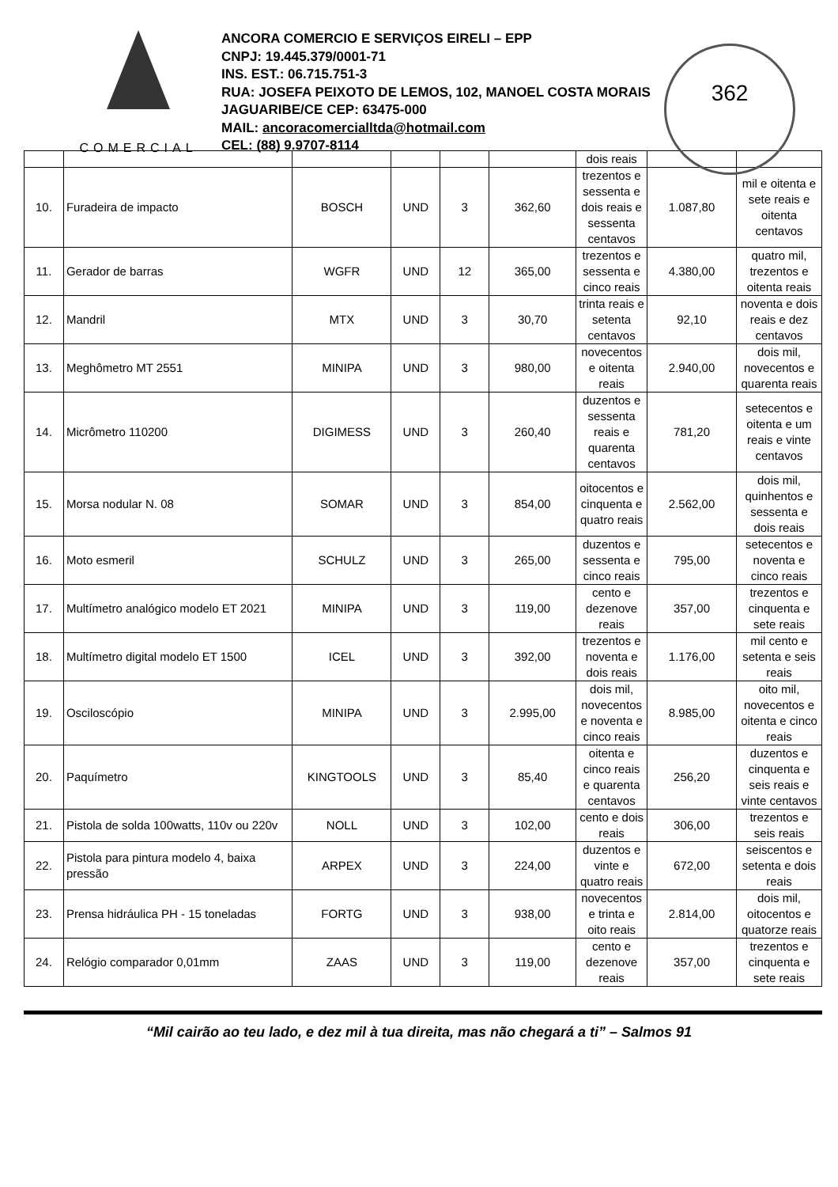COMERCIAL
ANCORA COMERCIO E SERVIÇOS EIRELI – EPP
CNPJ: 19.445.379/0001-71
INS. EST.: 06.715.751-3
RUA: JOSEFA PEIXOTO DE LEMOS, 102, MANOEL COSTA MORAIS
JAGUARIBE/CE CEP: 63475-000
MAIL: ancoracomercialltda@hotmail.com
CEL: (88) 9.9707-8114
362
| | | | | | | dois reais | | |
| 10. | Furadeira de impacto | BOSCH | UND | 3 | 362,60 | trezentos e sessenta e dois reais e sessenta centavos | 1.087,80 | mil e oitenta e sete reais e oitenta centavos |
| 11. | Gerador de barras | WGFR | UND | 12 | 365,00 | trezentos e sessenta e cinco reais | 4.380,00 | quatro mil, trezentos e oitenta reais |
| 12. | Mandril | MTX | UND | 3 | 30,70 | trinta reais e setenta centavos | 92,10 | noventa e dois reais e dez centavos |
| 13. | Meghômetro MT 2551 | MINIPA | UND | 3 | 980,00 | novecentos e oitenta reais | 2.940,00 | dois mil, novecentos e quarenta reais |
| 14. | Micrômetro 110200 | DIGIMESS | UND | 3 | 260,40 | duzentos e sessenta reais e quarenta centavos | 781,20 | setecentos e oitenta e um reais e vinte centavos |
| 15. | Morsa nodular N. 08 | SOMAR | UND | 3 | 854,00 | oitocentos e cinquenta e quatro reais | 2.562,00 | dois mil, quinhentos e sessenta e dois reais |
| 16. | Moto esmeril | SCHULZ | UND | 3 | 265,00 | duzentos e sessenta e cinco reais | 795,00 | setecentos e noventa e cinco reais |
| 17. | Multímetro analógico modelo ET 2021 | MINIPA | UND | 3 | 119,00 | cento e dezenove reais | 357,00 | trezentos e cinquenta e sete reais |
| 18. | Multímetro digital modelo ET 1500 | ICEL | UND | 3 | 392,00 | trezentos e noventa e dois reais | 1.176,00 | mil cento e setenta e seis reais |
| 19. | Osciloscópio | MINIPA | UND | 3 | 2.995,00 | dois mil, novecentos e noventa e cinco reais | 8.985,00 | oito mil, novecentos e oitenta e cinco reais |
| 20. | Paquímetro | KINGTOOLS | UND | 3 | 85,40 | oitenta e cinco reais e quarenta centavos | 256,20 | duzentos e cinquenta e seis reais e vinte centavos |
| 21. | Pistola de solda 100watts, 110v ou 220v | NOLL | UND | 3 | 102,00 | cento e dois reais | 306,00 | trezentos e seis reais |
| 22. | Pistola para pintura modelo 4, baixa pressão | ARPEX | UND | 3 | 224,00 | duzentos e vinte e quatro reais | 672,00 | seiscentos e setenta e dois reais |
| 23. | Prensa hidráulica PH - 15 toneladas | FORTG | UND | 3 | 938,00 | novecentos e trinta e oito reais | 2.814,00 | dois mil, oitocentos e quatorze reais |
| 24. | Relógio comparador 0,01mm | ZAAS | UND | 3 | 119,00 | cento e dezenove reais | 357,00 | trezentos e cinquenta e sete reais |
“Mil cairão ao teu lado, e dez mil à tua direita, mas não chegará a ti” – Salmos 91